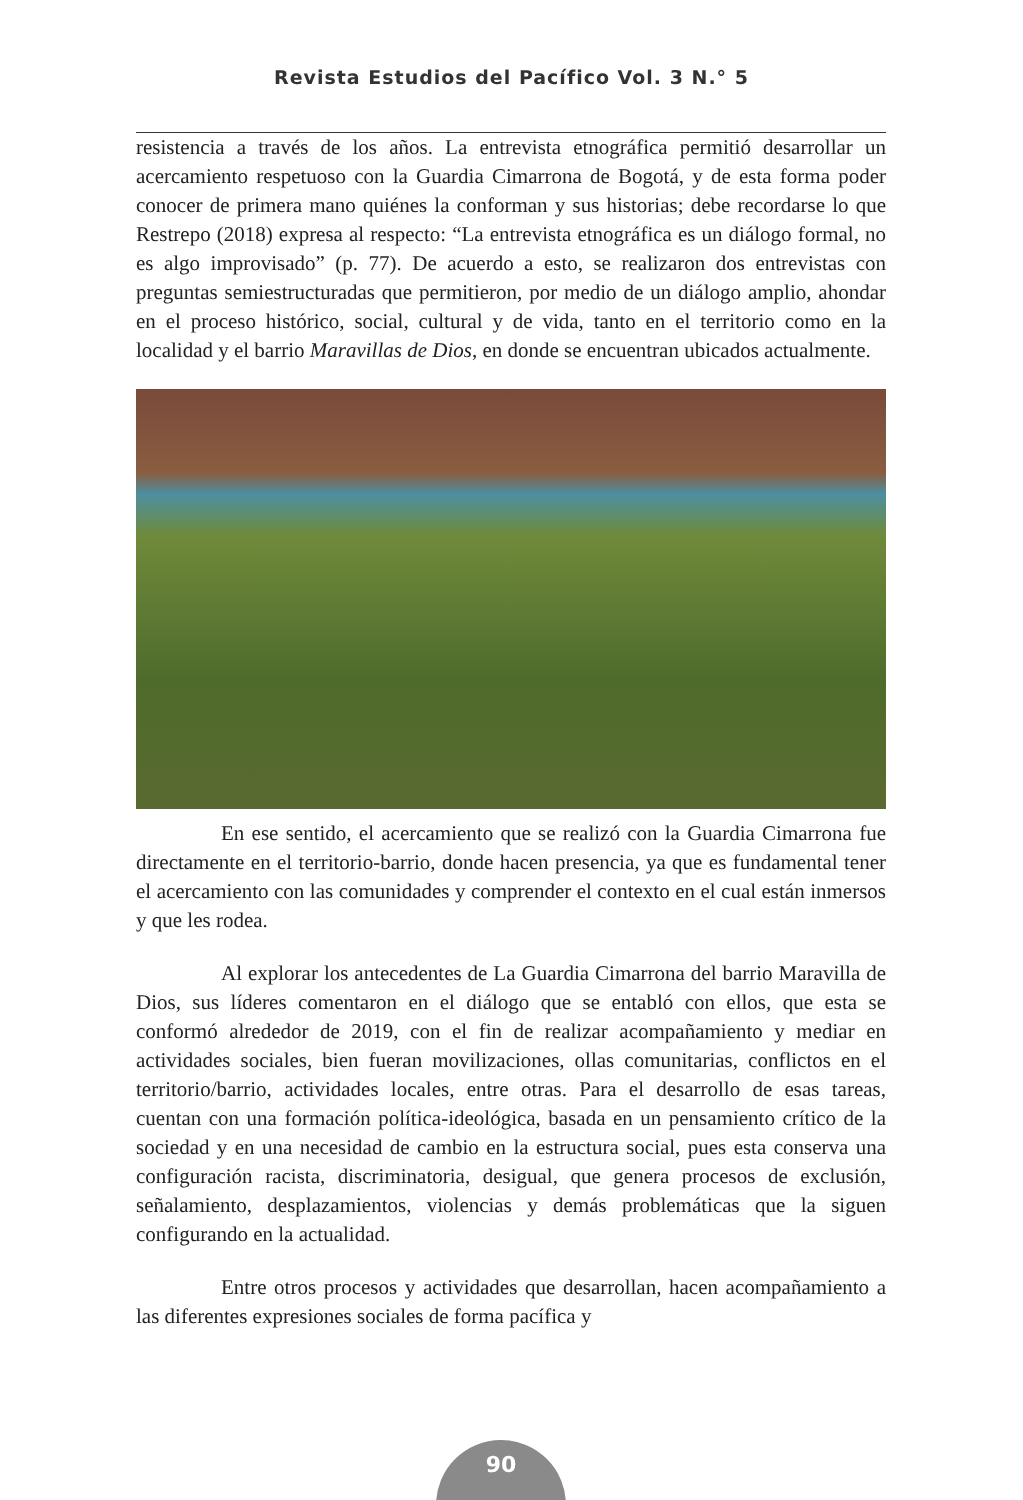Revista Estudios del Pacífico Vol. 3 N.° 5
resistencia a través de los años. La entrevista etnográfica permitió desarrollar un acercamiento respetuoso con la Guardia Cimarrona de Bogotá, y de esta forma poder conocer de primera mano quiénes la conforman y sus historias; debe recordarse lo que Restrepo (2018) expresa al respecto: “La entrevista etnográfica es un diálogo formal, no es algo improvisado” (p. 77). De acuerdo a esto, se realizaron dos entrevistas con preguntas semiestructuradas que permitieron, por medio de un diálogo amplio, ahondar en el proceso histórico, social, cultural y de vida, tanto en el territorio como en la localidad y el barrio Maravillas de Dios, en donde se encuentran ubicados actualmente.
En ese sentido, el acercamiento que se realizó con la Guardia Cimarrona fue directamente en el territorio-barrio, donde hacen presencia, ya que es fundamental tener el acercamiento con las comunidades y comprender el contexto en el cual están inmersos y que les rodea.
Al explorar los antecedentes de La Guardia Cimarrona del barrio Maravilla de Dios, sus líderes comentaron en el diálogo que se entabló con ellos, que esta se conformó alrededor de 2019, con el fin de realizar acompañamiento y mediar en actividades sociales, bien fueran movilizaciones, ollas comunitarias, conflictos en el territorio/barrio, actividades locales, entre otras. Para el desarrollo de esas tareas, cuentan con una formación política-ideológica, basada en un pensamiento crítico de la sociedad y en una necesidad de cambio en la estructura social, pues esta conserva una configuración racista, discriminatoria, desigual, que genera procesos de exclusión, señalamiento, desplazamientos, violencias y demás problemáticas que la siguen configurando en la actualidad.
Entre otros procesos y actividades que desarrollan, hacen acompañamiento a las diferentes expresiones sociales de forma pacífica y
90